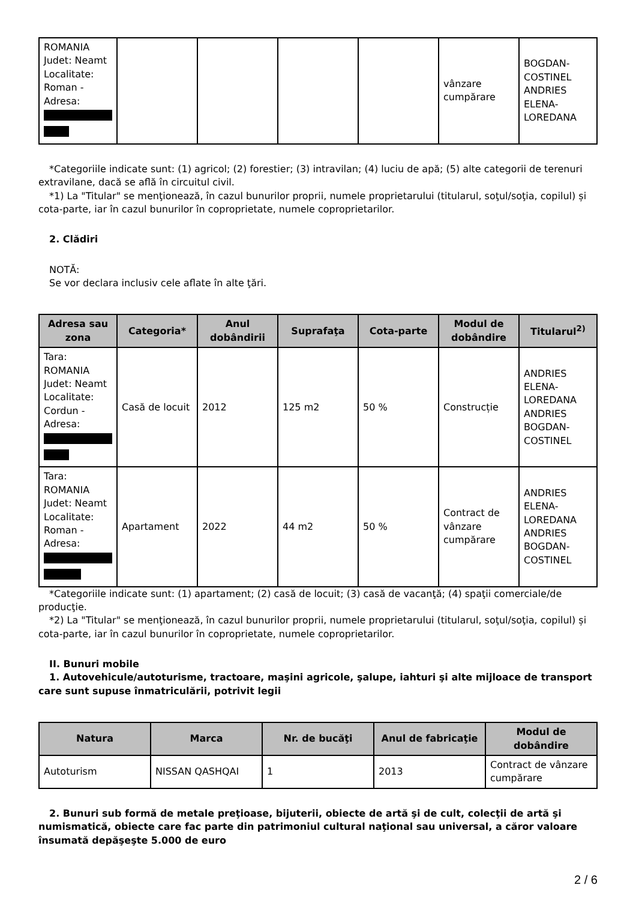| ROMANIA Judet: Neamt Localitate: Roman - Adresa: | | | | | vânzare cumpărare | BOGDAN- COSTINEL ANDRIES ELENA- LOREDANA |
*Categoriile indicate sunt: (1) agricol; (2) forestier; (3) intravilan; (4) luciu de apă; (5) alte categorii de terenuri extravilane, dacă se află în circuitul civil.
*1) La "Titular" se menţionează, în cazul bunurilor proprii, numele proprietarului (titularul, soţul/soţia, copilul) și cota-parte, iar în cazul bunurilor în coproprietate, numele coproprietarilor.
2. Clădiri
NOTĂ:
Se vor declara inclusiv cele aflate în alte ţări.
| Adresa sau zona | Categoria* | Anul dobândirii | Suprafaţa | Cota-parte | Modul de dobândire | Titularul<sup>2)</sup> |
| --- | --- | --- | --- | --- | --- | --- |
| Tara: ROMANIA Judet: Neamt Localitate: Cordun - Adresa: | Casă de locuit | 2012 | 125 m2 | 50 % | Construcție | ANDRIES ELENA- LOREDANA ANDRIES BOGDAN- COSTINEL |
| Tara: ROMANIA Judet: Neamt Localitate: Roman - Adresa: | Apartament | 2022 | 44 m2 | 50 % | Contract de vânzare cumpărare | ANDRIES ELENA- LOREDANA ANDRIES BOGDAN- COSTINEL |
*Categoriile indicate sunt: (1) apartament; (2) casă de locuit; (3) casă de vacanţă; (4) spaţii comerciale/de producţie.
*2) La "Titular" se menţionează, în cazul bunurilor proprii, numele proprietarului (titularul, soţul/soţia, copilul) și cota-parte, iar în cazul bunurilor în coproprietate, numele coproprietarilor.
II. Bunuri mobile
1. Autovehicule/autoturisme, tractoare, maşini agricole, şalupe, iahturi şi alte mijloace de transport care sunt supuse înmatriculării, potrivit legii
| Natura | Marca | Nr. de bucăţi | Anul de fabricaţie | Modul de dobândire |
| --- | --- | --- | --- | --- |
| Autoturism | NISSAN QASHQAI | 1 | 2013 | Contract de vânzare cumpărare |
2. Bunuri sub formă de metale preţioase, bijuterii, obiecte de artă şi de cult, colecţii de artă şi numismatică, obiecte care fac parte din patrimoniul cultural naţional sau universal, a căror valoare însumată depăşeşte 5.000 de euro
2 / 6